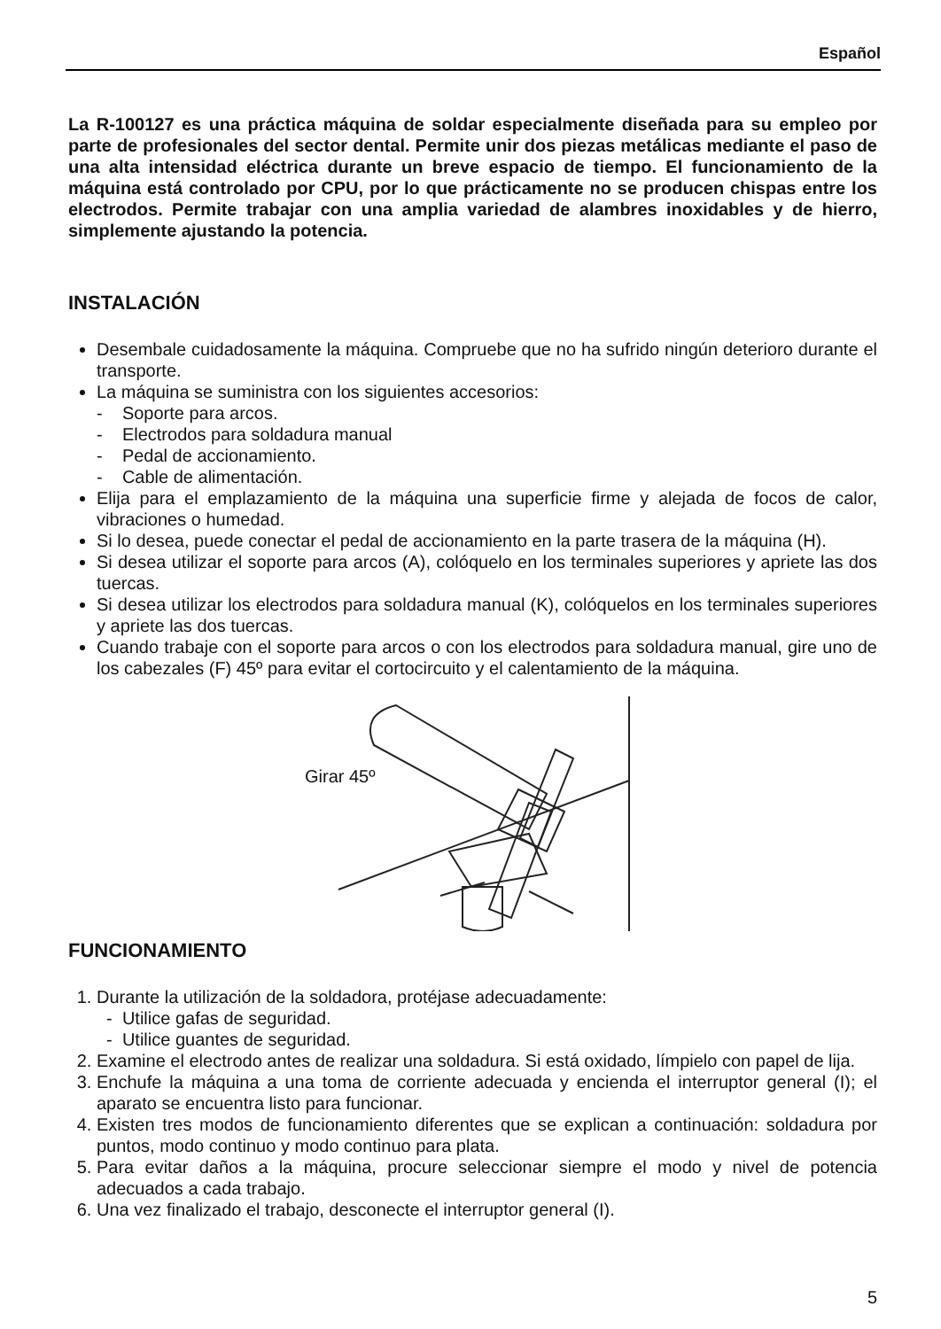Español
La R-100127 es una práctica máquina de soldar especialmente diseñada para su empleo por parte de profesionales del sector dental. Permite unir dos piezas metálicas mediante el paso de una alta intensidad eléctrica durante un breve espacio de tiempo. El funcionamiento de la máquina está controlado por CPU, por lo que prácticamente no se producen chispas entre los electrodos. Permite trabajar con una amplia variedad de alambres inoxidables y de hierro, simplemente ajustando la potencia.
INSTALACIÓN
Desembale cuidadosamente la máquina. Compruebe que no ha sufrido ningún deterioro durante el transporte.
La máquina se suministra con los siguientes accesorios:
- Soporte para arcos.
- Electrodos para soldadura manual
- Pedal de accionamiento.
- Cable de alimentación.
Elija para el emplazamiento de la máquina una superficie firme y alejada de focos de calor, vibraciones o humedad.
Si lo desea, puede conectar el pedal de accionamiento en la parte trasera de la máquina (H).
Si desea utilizar el soporte para arcos (A), colóquelo en los terminales superiores y apriete las dos tuercas.
Si desea utilizar los electrodos para soldadura manual (K), colóquelos en los terminales superiores y apriete las dos tuercas.
Cuando trabaje con el soporte para arcos o con los electrodos para soldadura manual, gire uno de los cabezales (F) 45º para evitar el cortocircuito y el calentamiento de la máquina.
Girar 45º
FUNCIONAMIENTO
1. Durante la utilización de la soldadora, protéjase adecuadamente:
- Utilice gafas de seguridad.
- Utilice guantes de seguridad.
2. Examine el electrodo antes de realizar una soldadura. Si está oxidado, límpielo con papel de lija.
3. Enchufe la máquina a una toma de corriente adecuada y encienda el interruptor general (I); el aparato se encuentra listo para funcionar.
4. Existen tres modos de funcionamiento diferentes que se explican a continuación: soldadura por puntos, modo continuo y modo continuo para plata.
5. Para evitar daños a la máquina, procure seleccionar siempre el modo y nivel de potencia adecuados a cada trabajo.
6. Una vez finalizado el trabajo, desconecte el interruptor general (I).
5